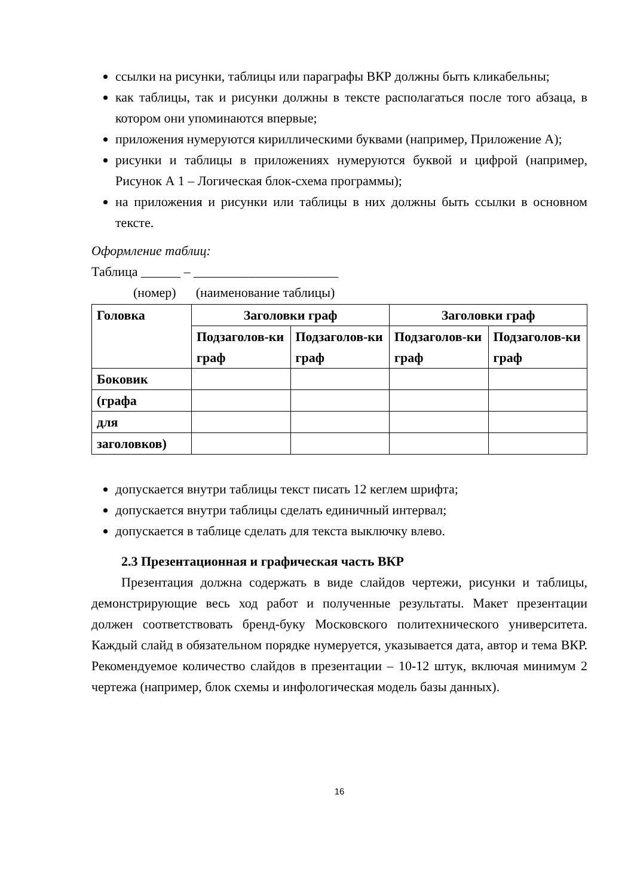ссылки на рисунки, таблицы или параграфы ВКР должны быть кликабельны;
как таблицы, так и рисунки должны в тексте располагаться после того абзаца, в котором они упоминаются впервые;
приложения нумеруются кириллическими буквами (например, Приложение А);
рисунки и таблицы в приложениях нумеруются буквой и цифрой (например, Рисунок А 1 – Логическая блок-схема программы);
на приложения и рисунки или таблицы в них должны быть ссылки в основном тексте.
Оформление таблиц:
Таблица ______ – ______________________
(номер) (наименование таблицы)
| Головка | Заголовки граф | | Заголовки граф | |
| --- | --- | --- | --- | --- |
| | Подзаголов-ки граф | Подзаголов-ки граф | Подзаголов-ки граф | Подзаголов-ки граф |
| Боковик | | | | |
| (графа | | | | |
| для | | | | |
| заголовков) | | | | |
допускается внутри таблицы текст писать 12 кеглем шрифта;
допускается внутри таблицы сделать единичный интервал;
допускается в таблице сделать для текста выключку влево.
2.3 Презентационная и графическая часть ВКР
Презентация должна содержать в виде слайдов чертежи, рисунки и таблицы, демонстрирующие весь ход работ и полученные результаты. Макет презентации должен соответствовать бренд-буку Московского политехнического университета. Каждый слайд в обязательном порядке нумеруется, указывается дата, автор и тема ВКР. Рекомендуемое количество слайдов в презентации – 10-12 штук, включая минимум 2 чертежа (например, блок схемы и инфологическая модель базы данных).
16